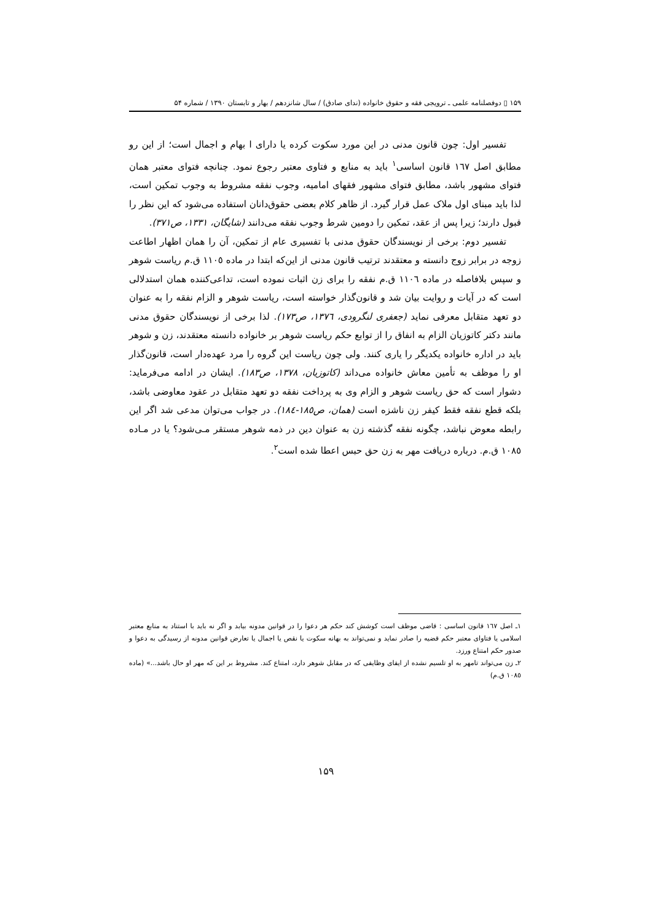۱۵۹ ▯ دوفصلنامه علمی ـ ترویجی فقه و حقوق خانواده (ندای صادق) / سال شانزدهم / بهار و تابستان ۱۳۹۰ / شماره ۵۴
تفسیر اول: چون قانون مدنی در این مورد سکوت کرده یا دارای ا بهام و اجمال است؛ از این رو مطابق اصل ١٦٧ قانون اساسی<sup>١</sup> باید به منابع و فتاوی معتبر رجوع نمود. چنانچه فتوای معتبر همان فتوای مشهور باشد، مطابق فتوای مشهور فقهای امامیه، وجوب نفقه مشروط به وجوب تمکین است، لذا باید مبنای اول ملاک عمل قرار گیرد. از ظاهر کلام بعضی حقوق‌دانان استفاده می‌شود که این نظر را قبول دارند؛ زیرا پس از عقد، تمکین را دومین شرط وجوب نفقه می‌دانند (شایگان، ۱۳۳۱، ص۳۷۱).
تفسیر دوم: برخی از نویسندگان حقوق مدنی با تفسیری عام از تمکین، آن را همان اظهار اطاعت زوجه در برابر زوج دانسته و معتقدند ترتیب قانون مدنی از این‌که ابتدا در ماده ١١٠٥ ق.م ریاست شوهر و سپس بلافاصله در ماده ١١٠٦ ق.م نفقه را برای زن اثبات نموده است، تداعی‌کننده همان استدلالی است که در آیات و روایت بیان شد و قانون‌گذار خواسته است، ریاست شوهر و الزام نفقه را به عنوان دو تعهد متقابل معرفی نماید (جعفری لنگرودی، ١٣٧٦، ص١٧٣). لذا برخی از نویسندگان حقوق مدنی مانند دکتر کاتوزیان الزام به انفاق را از توابع حکم ریاست شوهر بر خانواده دانسته معتقدند، زن و شوهر باید در اداره خانواده یکدیگر را یاری کنند. ولی چون ریاست این گروه را مرد عهده‌دار است، قانون‌گذار او را موظف به تأمین معاش خانواده می‌داند (کاتوزیان، ١٣٧٨، ص١٨٣). ایشان در ادامه می‌فرماید: دشوار است که حق ریاست شوهر و الزام وی به پرداخت نفقه دو تعهد متقابل در عقود معاوضی باشد، بلکه قطع نفقه فقط کیفر زن ناشزه است (همان، ص١٨٥-١٨٤). در جواب می‌توان مدعی شد اگر این رابطه معوض نباشد، چگونه نفقه گذشته زن به عنوان دین در ذمه شوهر مستقر مـی‌شود؟ یا در مـاده ١٠٨٥ ق.م. درباره دریافت مهر به زن حق حبس اعطا شده است<sup>٢</sup>.
١ـ اصل ١٦٧ قانون اساسی : قاضی موظف است کوشش کند حکم هر دعوا را در قوانین مدونه بیابد و اگر نه باید با استناد به منابع معتبر اسلامی یا فتاوای معتبر حکم قضیه را صادر نماید و نمی‌تواند به بهانه سکوت یا نقص یا اجمال یا تعارض قوانین مدونه از رسیدگی به دعوا و صدور حکم امتناع ورزد.
٢ـ زن می‌تواند تامهر به او تلسیم نشده از ایفای وظایفی که در مقابل شوهر دارد، امتناع کند. مشروط بر این که مهر او حال باشد...» (ماده ١٠٨٥ ق.م)
۱۵۹